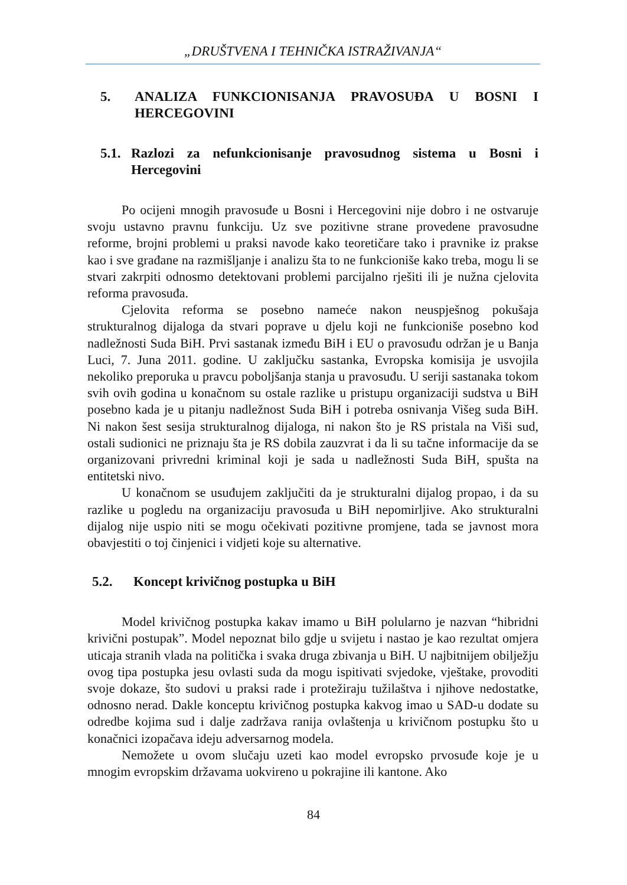„DRUŠTVENA I TEHNIČKA ISTRAŽIVANJA“
5. ANALIZA FUNKCIONISANJA PRAVOSUĐA U BOSNI I HERCEGOVINI
5.1. Razlozi za nefunkcionisanje pravosudnog sistema u Bosni i Hercegovini
Po ocijeni mnogih pravosuđe u Bosni i Hercegovini nije dobro i ne ostvaruje svoju ustavno pravnu funkciju. Uz sve pozitivne strane provedene pravosudne reforme, brojni problemi u praksi navode kako teoretičare tako i pravnike iz prakse kao i sve građane na razmišljanje i analizu šta to ne funkcioniše kako treba, mogu li se stvari zakrpiti odnosmo detektovani problemi parcijalno rješiti ili je nužna cjelovita reforma pravosuđa.
Cjelovita reforma se posebno nameće nakon neuspješnog pokušaja strukturalnog dijaloga da stvari poprave u djelu koji ne funkcioniše posebno kod nadležnosti Suda BiH. Prvi sastanak između BiH i EU o pravosuđu održan je u Banja Luci, 7. Juna 2011. godine. U zaključku sastanka, Evropska komisija je usvojila nekoliko preporuka u pravcu poboljšanja stanja u pravosuđu. U seriji sastanaka tokom svih ovih godina u konačnom su ostale razlike u pristupu organizaciji sudstva u BiH posebno kada je u pitanju nadležnost Suda BiH i potreba osnivanja Višeg suda BiH. Ni nakon šest sesija strukturalnog dijaloga, ni nakon što je RS pristala na Viši sud, ostali sudionici ne priznaju šta je RS dobila zauzvrat i da li su tačne informacije da se organizovani privredni kriminal koji je sada u nadležnosti Suda BiH, spušta na entitetski nivo.
U konačnom se usuđujem zaključiti da je strukturalni dijalog propao, i da su razlike u pogledu na organizaciju pravosuđa u BiH nepomirljive. Ako strukturalni dijalog nije uspio niti se mogu očekivati pozitivne promjene, tada se javnost mora obavjestiti o toj činjenici i vidjeti koje su alternative.
5.2. Koncept krivičnog postupka u BiH
Model krivičnog postupka kakav imamo u BiH polularno je nazvan “hibridni krivični postupak”. Model nepoznat bilo gdje u svijetu i nastao je kao rezultat omjera uticaja stranih vlada na politička i svaka druga zbivanja u BiH. U najbitnijem obilježju ovog tipa postupka jesu ovlasti suda da mogu ispitivati svjedoke, vještake, provoditi svoje dokaze, što sudovi u praksi rade i protežiraju tužilaštva i njihove nedostatke, odnosno nerad. Dakle konceptu krivičnog postupka kakvog imao u SAD-u dodate su odredbe kojima sud i dalje zadržava ranija ovlaštenja u krivičnom postupku što u konačnici izopačava ideju adversarnog modela.
Nemožete u ovom slučaju uzeti kao model evropsko prvosuđe koje je u mnogim evropskim državama uokvireno u pokrajine ili kantone. Ako
84